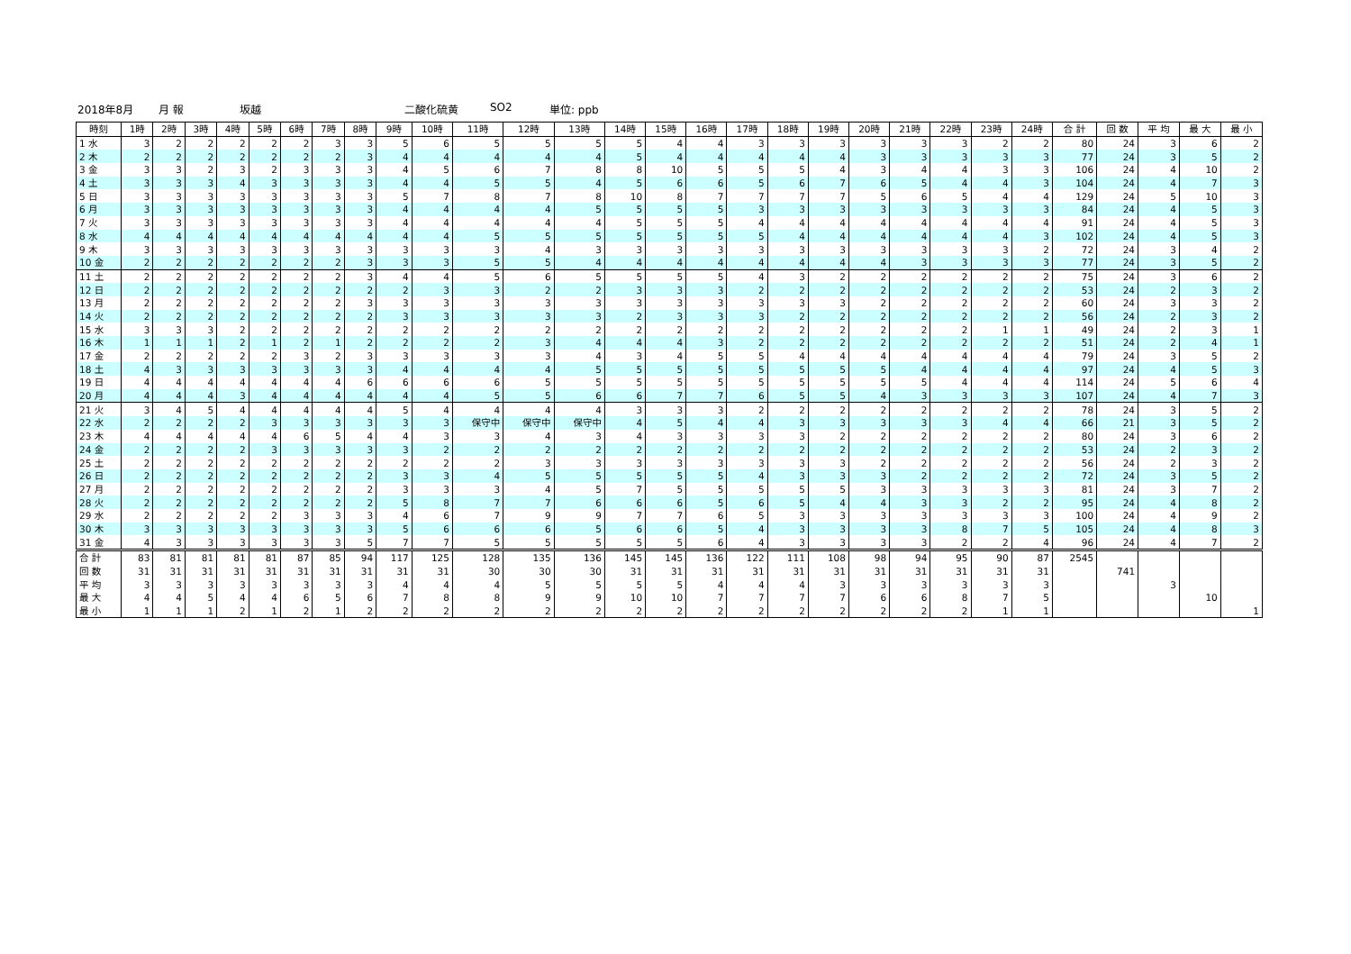2018年8月 月 報 坂越 二酸化硫黄 SO2 単位: ppb
| 時刻 | 1時 | 2時 | 3時 | 4時 | 5時 | 6時 | 7時 | 8時 | 9時 | 10時 | 11時 | 12時 | 13時 | 14時 | 15時 | 16時 | 17時 | 18時 | 19時 | 20時 | 21時 | 22時 | 23時 | 24時 | 合 計 | 回 数 | 平 均 | 最 大 | 最 小 |
| --- | --- | --- | --- | --- | --- | --- | --- | --- | --- | --- | --- | --- | --- | --- | --- | --- | --- | --- | --- | --- | --- | --- | --- | --- | --- | --- | --- | --- | --- |
| 1 水 | 3 | 2 | 2 | 2 | 2 | 2 | 3 | 3 | 5 | 6 | 5 | 5 | 5 | 5 | 4 | 4 | 3 | 3 | 3 | 3 | 3 | 3 | 2 | 2 | 80 | 24 | 3 | 6 | 2 |
| 2 木 | 2 | 2 | 2 | 2 | 2 | 2 | 2 | 3 | 4 | 4 | 4 | 4 | 4 | 5 | 4 | 4 | 4 | 4 | 4 | 3 | 3 | 3 | 3 | 3 | 77 | 24 | 3 | 5 | 2 |
| 3 金 | 3 | 3 | 2 | 3 | 2 | 3 | 3 | 3 | 4 | 5 | 6 | 7 | 8 | 8 | 10 | 5 | 5 | 5 | 4 | 3 | 4 | 4 | 3 | 3 | 106 | 24 | 4 | 10 | 2 |
| 4 土 | 3 | 3 | 3 | 4 | 3 | 3 | 3 | 3 | 4 | 4 | 5 | 5 | 4 | 5 | 6 | 6 | 5 | 6 | 7 | 6 | 5 | 4 | 4 | 3 | 104 | 24 | 4 | 7 | 3 |
| 5 日 | 3 | 3 | 3 | 3 | 3 | 3 | 3 | 3 | 5 | 7 | 8 | 7 | 8 | 10 | 8 | 7 | 7 | 7 | 7 | 5 | 6 | 5 | 4 | 4 | 129 | 24 | 5 | 10 | 3 |
| 6 月 | 3 | 3 | 3 | 3 | 3 | 3 | 3 | 3 | 4 | 4 | 4 | 4 | 5 | 5 | 5 | 5 | 3 | 3 | 3 | 3 | 3 | 3 | 3 | 3 | 84 | 24 | 4 | 5 | 3 |
| 7 火 | 3 | 3 | 3 | 3 | 3 | 3 | 3 | 3 | 4 | 4 | 4 | 4 | 4 | 5 | 5 | 5 | 4 | 4 | 4 | 4 | 4 | 4 | 4 | 4 | 91 | 24 | 4 | 5 | 3 |
| 8 水 | 4 | 4 | 4 | 4 | 4 | 4 | 4 | 4 | 4 | 4 | 5 | 5 | 5 | 5 | 5 | 5 | 5 | 4 | 4 | 4 | 4 | 4 | 4 | 3 | 102 | 24 | 4 | 5 | 3 |
| 9 木 | 3 | 3 | 3 | 3 | 3 | 3 | 3 | 3 | 3 | 3 | 3 | 4 | 3 | 3 | 3 | 3 | 3 | 3 | 3 | 3 | 3 | 3 | 3 | 2 | 72 | 24 | 3 | 4 | 2 |
| 10 金 | 2 | 2 | 2 | 2 | 2 | 2 | 2 | 3 | 3 | 3 | 5 | 5 | 4 | 4 | 4 | 4 | 4 | 4 | 4 | 4 | 3 | 3 | 3 | 3 | 77 | 24 | 3 | 5 | 2 |
| 11 土 | 2 | 2 | 2 | 2 | 2 | 2 | 2 | 3 | 4 | 4 | 5 | 6 | 5 | 5 | 5 | 5 | 4 | 3 | 2 | 2 | 2 | 2 | 2 | 2 | 75 | 24 | 3 | 6 | 2 |
| 12 日 | 2 | 2 | 2 | 2 | 2 | 2 | 2 | 2 | 2 | 3 | 3 | 2 | 2 | 3 | 3 | 3 | 2 | 2 | 2 | 2 | 2 | 2 | 2 | 2 | 53 | 24 | 2 | 3 | 2 |
| 13 月 | 2 | 2 | 2 | 2 | 2 | 2 | 2 | 3 | 3 | 3 | 3 | 3 | 3 | 3 | 3 | 3 | 3 | 3 | 3 | 2 | 2 | 2 | 2 | 2 | 60 | 24 | 3 | 3 | 2 |
| 14 火 | 2 | 2 | 2 | 2 | 2 | 2 | 2 | 2 | 3 | 3 | 3 | 3 | 3 | 2 | 3 | 3 | 3 | 2 | 2 | 2 | 2 | 2 | 2 | 2 | 56 | 24 | 2 | 3 | 2 |
| 15 水 | 3 | 3 | 3 | 2 | 2 | 2 | 2 | 2 | 2 | 2 | 2 | 2 | 2 | 2 | 2 | 2 | 2 | 2 | 2 | 2 | 2 | 2 | 1 | 1 | 49 | 24 | 2 | 3 | 1 |
| 16 木 | 1 | 1 | 1 | 2 | 1 | 2 | 1 | 2 | 2 | 2 | 2 | 3 | 4 | 4 | 4 | 3 | 2 | 2 | 2 | 2 | 2 | 2 | 2 | 2 | 51 | 24 | 2 | 4 | 1 |
| 17 金 | 2 | 2 | 2 | 2 | 2 | 3 | 2 | 3 | 3 | 3 | 3 | 3 | 4 | 3 | 4 | 5 | 5 | 4 | 4 | 4 | 4 | 4 | 4 | 4 | 79 | 24 | 3 | 5 | 2 |
| 18 土 | 4 | 3 | 3 | 3 | 3 | 3 | 3 | 3 | 4 | 4 | 4 | 4 | 5 | 5 | 5 | 5 | 5 | 5 | 5 | 5 | 4 | 4 | 4 | 4 | 97 | 24 | 4 | 5 | 3 |
| 19 日 | 4 | 4 | 4 | 4 | 4 | 4 | 4 | 6 | 6 | 6 | 6 | 5 | 5 | 5 | 5 | 5 | 5 | 5 | 5 | 5 | 5 | 4 | 4 | 4 | 114 | 24 | 5 | 6 | 4 |
| 20 月 | 4 | 4 | 4 | 3 | 4 | 4 | 4 | 4 | 4 | 4 | 5 | 5 | 6 | 6 | 7 | 7 | 6 | 5 | 5 | 4 | 3 | 3 | 3 | 3 | 107 | 24 | 4 | 7 | 3 |
| 21 火 | 3 | 4 | 5 | 4 | 4 | 4 | 4 | 4 | 5 | 4 | 4 | 4 | 4 | 3 | 3 | 3 | 2 | 2 | 2 | 2 | 2 | 2 | 2 | 2 | 78 | 24 | 3 | 5 | 2 |
| 22 水 | 2 | 2 | 2 | 2 | 3 | 3 | 3 | 3 | 3 | 3 | 保守中 | 保守中 | 保守中 | 4 | 5 | 4 | 4 | 3 | 3 | 3 | 3 | 3 | 4 | 4 | 66 | 21 | 3 | 5 | 2 |
| 23 木 | 4 | 4 | 4 | 4 | 4 | 6 | 5 | 4 | 4 | 3 | 3 | 4 | 3 | 4 | 3 | 3 | 3 | 3 | 2 | 2 | 2 | 2 | 2 | 2 | 80 | 24 | 3 | 6 | 2 |
| 24 金 | 2 | 2 | 2 | 2 | 3 | 3 | 3 | 3 | 3 | 2 | 2 | 2 | 2 | 2 | 2 | 2 | 2 | 2 | 2 | 2 | 2 | 2 | 2 | 2 | 53 | 24 | 2 | 3 | 2 |
| 25 土 | 2 | 2 | 2 | 2 | 2 | 2 | 2 | 2 | 2 | 2 | 2 | 3 | 3 | 3 | 3 | 3 | 3 | 3 | 3 | 2 | 2 | 2 | 2 | 2 | 56 | 24 | 2 | 3 | 2 |
| 26 日 | 2 | 2 | 2 | 2 | 2 | 2 | 2 | 2 | 3 | 3 | 4 | 5 | 5 | 5 | 5 | 5 | 4 | 3 | 3 | 3 | 2 | 2 | 2 | 2 | 72 | 24 | 3 | 5 | 2 |
| 27 月 | 2 | 2 | 2 | 2 | 2 | 2 | 2 | 2 | 3 | 3 | 3 | 4 | 5 | 7 | 5 | 5 | 5 | 5 | 5 | 3 | 3 | 3 | 3 | 3 | 81 | 24 | 3 | 7 | 2 |
| 28 火 | 2 | 2 | 2 | 2 | 2 | 2 | 2 | 2 | 5 | 8 | 7 | 7 | 6 | 6 | 6 | 5 | 6 | 5 | 4 | 4 | 3 | 3 | 2 | 2 | 95 | 24 | 4 | 8 | 2 |
| 29 水 | 2 | 2 | 2 | 2 | 2 | 3 | 3 | 3 | 4 | 6 | 7 | 9 | 9 | 7 | 7 | 6 | 5 | 3 | 3 | 3 | 3 | 3 | 3 | 3 | 100 | 24 | 4 | 9 | 2 |
| 30 木 | 3 | 3 | 3 | 3 | 3 | 3 | 3 | 3 | 5 | 6 | 6 | 6 | 5 | 6 | 6 | 5 | 4 | 3 | 3 | 3 | 3 | 8 | 7 | 5 | 105 | 24 | 4 | 8 | 3 |
| 31 金 | 4 | 3 | 3 | 3 | 3 | 3 | 3 | 5 | 7 | 7 | 5 | 5 | 5 | 5 | 5 | 6 | 4 | 3 | 3 | 3 | 3 | 2 | 2 | 4 | 96 | 24 | 4 | 7 | 2 |
| 合 計 | 83 | 81 | 81 | 81 | 81 | 87 | 85 | 94 | 117 | 125 | 128 | 135 | 136 | 145 | 145 | 136 | 122 | 111 | 108 | 98 | 94 | 95 | 90 | 87 | 2545 | | | | |
| 回 数 | 31 | 31 | 31 | 31 | 31 | 31 | 31 | 31 | 31 | 31 | 30 | 30 | 30 | 31 | 31 | 31 | 31 | 31 | 31 | 31 | 31 | 31 | 31 | 31 | | 741 | | | |
| 平 均 | 3 | 3 | 3 | 3 | 3 | 3 | 3 | 3 | 4 | 4 | 4 | 5 | 5 | 5 | 5 | 4 | 4 | 4 | 3 | 3 | 3 | 3 | 3 | 3 | | | 3 | | |
| 最 大 | 4 | 4 | 5 | 4 | 4 | 6 | 5 | 6 | 7 | 8 | 8 | 9 | 9 | 10 | 10 | 7 | 7 | 7 | 7 | 6 | 6 | 8 | 7 | 5 | | | | 10 | |
| 最 小 | 1 | 1 | 1 | 2 | 1 | 2 | 1 | 2 | 2 | 2 | 2 | 2 | 2 | 2 | 2 | 2 | 2 | 2 | 2 | 2 | 2 | 2 | 1 | 1 | | | | | 1 |